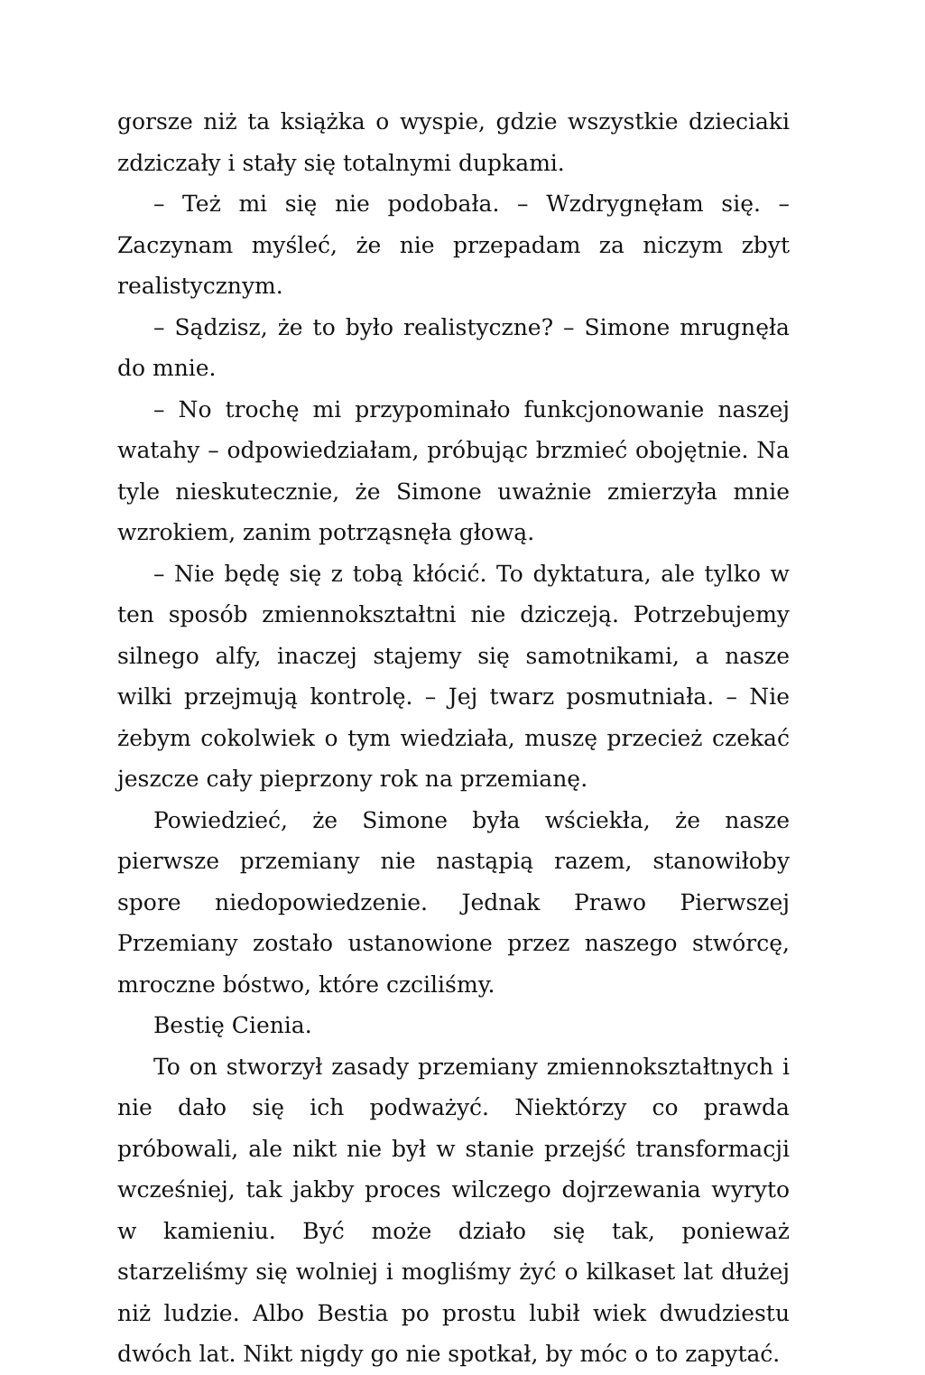gorsze niż ta książka o wyspie, gdzie wszystkie dzieciaki zdziczały i stały się totalnymi dupkami.
– Też mi się nie podobała. – Wzdrygnęłam się. – Zaczynam myśleć, że nie przepadam za niczym zbyt realistycznym.
– Sądzisz, że to było realistyczne? – Simone mrugnęła do mnie.
– No trochę mi przypominało funkcjonowanie naszej watahy – odpowiedziałam, próbując brzmieć obojętnie. Na tyle nieskutecznie, że Simone uważnie zmierzyła mnie wzrokiem, zanim potrząsnęła głową.
– Nie będę się z tobą kłócić. To dyktatura, ale tylko w ten sposób zmiennokształtni nie dziczeją. Potrzebujemy silnego alfy, inaczej stajemy się samotnikami, a nasze wilki przejmują kontrolę. – Jej twarz posmutniała. – Nie żebym cokolwiek o tym wiedziała, muszę przecież czekać jeszcze cały pieprzony rok na przemianę.
Powiedzieć, że Simone była wściekła, że nasze pierwsze przemiany nie nastąpią razem, stanowiłoby spore niedopowiedzenie. Jednak Prawo Pierwszej Przemiany zostało ustanowione przez naszego stwórcę, mroczne bóstwo, które czciliśmy.
Bestię Cienia.
To on stworzył zasady przemiany zmiennokształtnych i nie dało się ich podważyć. Niektórzy co prawda próbowali, ale nikt nie był w stanie przejść transformacji wcześniej, tak jakby proces wilczego dojrzewania wyryto w kamieniu. Być może działo się tak, ponieważ starzeliśmy się wolniej i mogliśmy żyć o kilkaset lat dłużej niż ludzie. Albo Bestia po prostu lubił wiek dwudziestu dwóch lat. Nikt nigdy go nie spotkał, by móc o to zapytać.